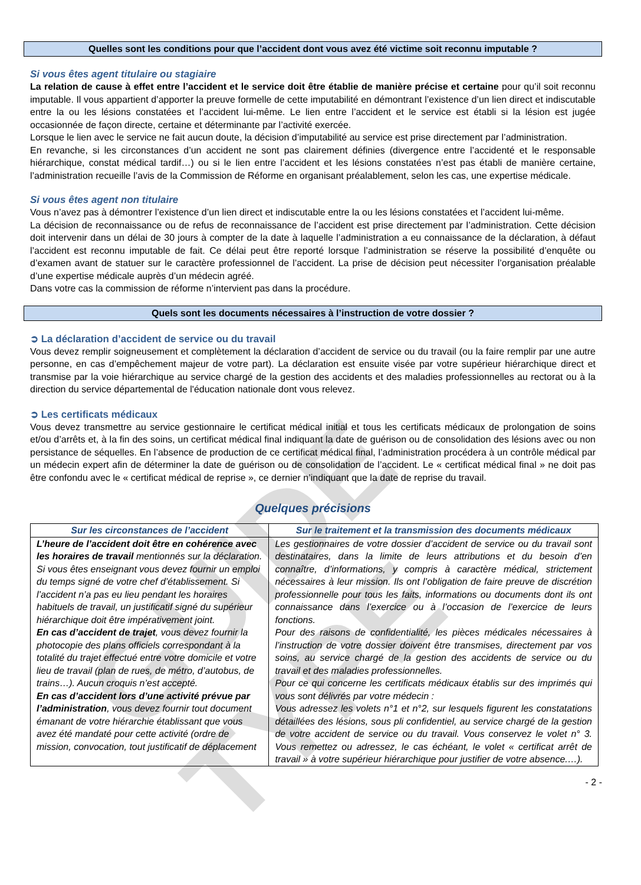GUIDE TYPE
Quelles sont les conditions pour que l’accident dont vous avez été victime soit reconnu imputable ?
Si vous êtes agent titulaire ou stagiaire
La relation de cause à effet entre l’accident et le service doit être établie de manière précise et certaine pour qu’il soit reconnu imputable. Il vous appartient d’apporter la preuve formelle de cette imputabilité en démontrant l’existence d’un lien direct et indiscutable entre la ou les lésions constatées et l’accident lui-même. Le lien entre l’accident et le service est établi si la lésion est jugée occasionnée de façon directe, certaine et déterminante par l’activité exercée.
Lorsque le lien avec le service ne fait aucun doute, la décision d’imputabilité au service est prise directement par l’administration.
En revanche, si les circonstances d’un accident ne sont pas clairement définies (divergence entre l’accidenté et le responsable hiérarchique, constat médical tardif…) ou si le lien entre l’accident et les lésions constatées n’est pas établi de manière certaine, l’administration recueille l’avis de la Commission de Réforme en organisant préalablement, selon les cas, une expertise médicale.
Si vous êtes agent non titulaire
Vous n’avez pas à démontrer l’existence d’un lien direct et indiscutable entre la ou les lésions constatées et l’accident lui-même.
La décision de reconnaissance ou de refus de reconnaissance de l’accident est prise directement par l’administration. Cette décision doit intervenir dans un délai de 30 jours à compter de la date à laquelle l’administration a eu connaissance de la déclaration, à défaut l’accident est reconnu imputable de fait. Ce délai peut être reporté lorsque l’administration se réserve la possibilité d’enquête ou d’examen avant de statuer sur le caractère professionnel de l’accident. La prise de décision peut nécessiter l’organisation préalable d’une expertise médicale auprès d’un médecin agréé.
Dans votre cas la commission de réforme n’intervient pas dans la procédure.
Quels sont les documents nécessaires à l’instruction de votre dossier ?
➲ La déclaration d’accident de service ou du travail
Vous devez remplir soigneusement et complètement la déclaration d’accident de service ou du travail (ou la faire remplir par une autre personne, en cas d’empêchement majeur de votre part). La déclaration est ensuite visée par votre supérieur hiérarchique direct et transmise par la voie hiérarchique au service chargé de la gestion des accidents et des maladies professionnelles au rectorat ou à la direction du service départemental de l'éducation nationale dont vous relevez.
➲ Les certificats médicaux
Vous devez transmettre au service gestionnaire le certificat médical initial et tous les certificats médicaux de prolongation de soins et/ou d’arrêts et, à la fin des soins, un certificat médical final indiquant la date de guérison ou de consolidation des lésions avec ou non persistance de séquelles. En l’absence de production de ce certificat médical final, l’administration procédera à un contrôle médical par un médecin expert afin de déterminer la date de guérison ou de consolidation de l’accident. Le « certificat médical final » ne doit pas être confondu avec le « certificat médical de reprise », ce dernier n’indiquant que la date de reprise du travail.
Quelques précisions
| Sur les circonstances de l’accident | Sur le traitement et la transmission des documents médicaux |
| --- | --- |
| L’heure de l’accident doit être en cohérence avec les horaires de travail mentionnés sur la déclaration. Si vous êtes enseignant vous devez fournir un emploi du temps signé de votre chef d’établissement. Si l’accident n’a pas eu lieu pendant les horaires habituels de travail, un justificatif signé du supérieur hiérarchique doit être impérativement joint. En cas d’accident de trajet , vous devez fournir la photocopie des plans officiels correspondant à la totalité du trajet effectué entre votre domicile et votre lieu de travail (plan de rues, de métro, d’autobus, de trains…). Aucun croquis n’est accepté. En cas d’accident lors d’une activité prévue par l’administration , vous devez fournir tout document émanant de votre hiérarchie établissant que vous avez été mandaté pour cette activité (ordre de mission, convocation, tout justificatif de déplacement | Les gestionnaires de votre dossier d’accident de service ou du travail sont destinataires, dans la limite de leurs attributions et du besoin d’en connaître, d’informations, y compris à caractère médical, strictement nécessaires à leur mission. Ils ont l’obligation de faire preuve de discrétion professionnelle pour tous les faits, informations ou documents dont ils ont connaissance dans l’exercice ou à l’occasion de l’exercice de leurs fonctions. Pour des raisons de confidentialité, les pièces médicales nécessaires à l’instruction de votre dossier doivent être transmises, directement par vos soins, au service chargé de la gestion des accidents de service ou du travail et des maladies professionnelles. Pour ce qui concerne les certificats médicaux établis sur des imprimés qui vous sont délivrés par votre médecin : Vous adressez les volets n°1 et n°2, sur lesquels figurent les constatations détaillées des lésions, sous pli confidentiel, au service chargé de la gestion de votre accident de service ou du travail. Vous conservez le volet n° 3. Vous remettez ou adressez, le cas échéant, le volet « certificat arrêt de travail » à votre supérieur hiérarchique pour justifier de votre absence.…). |
- 2 -